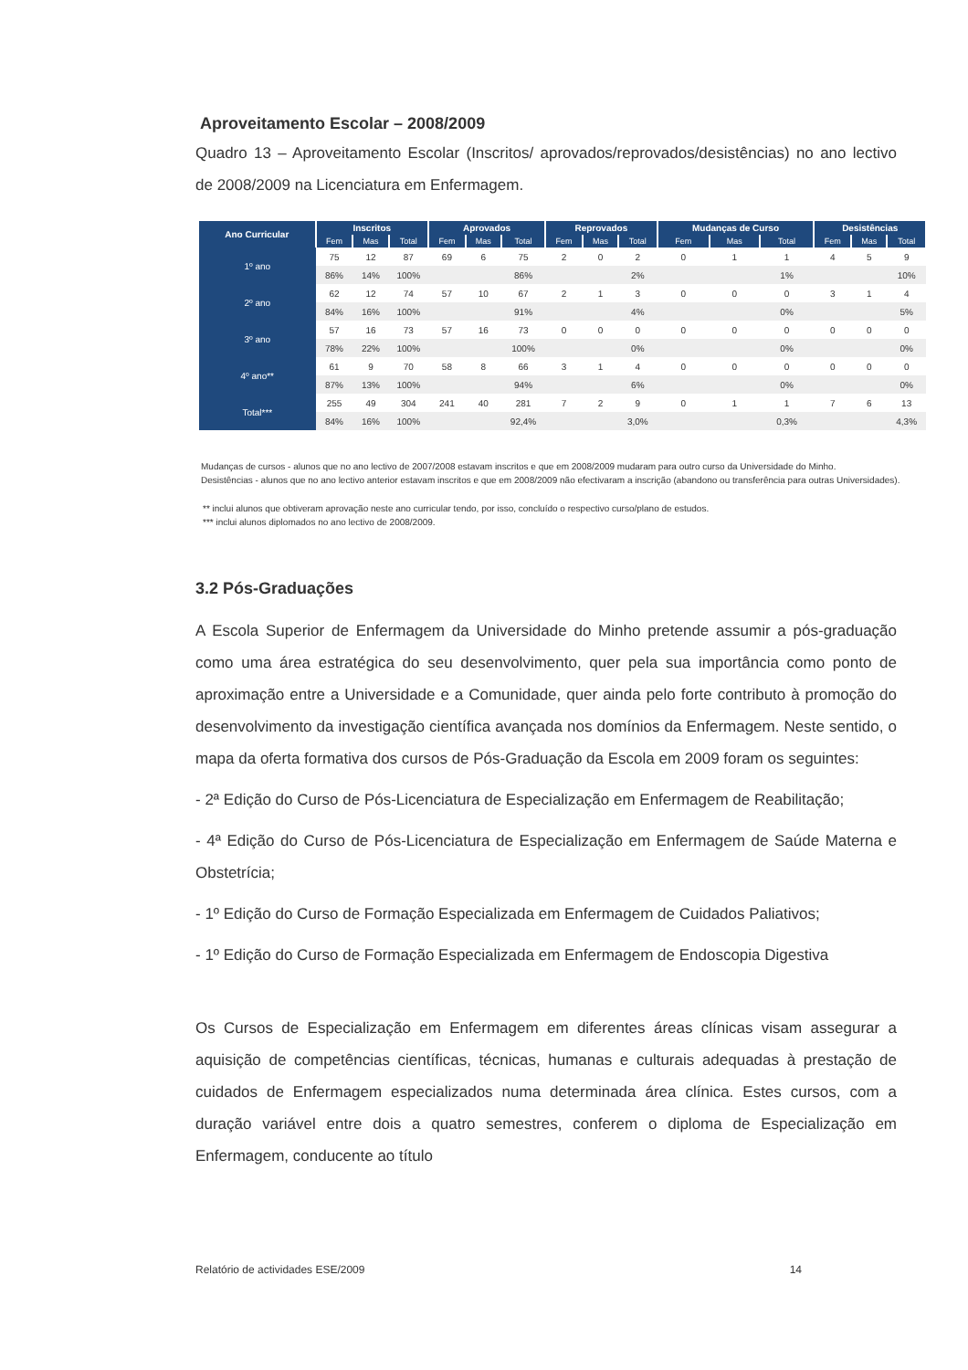Aproveitamento Escolar – 2008/2009
Quadro 13 – Aproveitamento Escolar (Inscritos/ aprovados/reprovados/desistências) no ano lectivo de 2008/2009 na Licenciatura em Enfermagem.
| Ano Curricular | Inscritos | | | Aprovados | | | Reprovados | | | Mudanças de Curso | | | Desistências | | |
| --- | --- | --- | --- | --- | --- | --- | --- | --- | --- | --- | --- | --- | --- | --- | --- |
| | Fem | Mas | Total | Fem | Mas | Total | Fem | Mas | Total | Fem | Mas | Total | Fem | Mas | Total |
| 1º ano | 75 | 12 | 87 | 69 | 6 | 75 | 2 | 0 | 2 | 0 | 1 | 1 | 4 | 5 | 9 |
| | 86% | 14% | 100% | | | 86% | | | 2% | | | 1% | | | 10% |
| 2º ano | 62 | 12 | 74 | 57 | 10 | 67 | 2 | 1 | 3 | 0 | 0 | 0 | 3 | 1 | 4 |
| | 84% | 16% | 100% | | | 91% | | | 4% | | | 0% | | | 5% |
| 3º ano | 57 | 16 | 73 | 57 | 16 | 73 | 0 | 0 | 0 | 0 | 0 | 0 | 0 | 0 | 0 |
| | 78% | 22% | 100% | | | 100% | | | 0% | | | 0% | | | 0% |
| 4º ano** | 61 | 9 | 70 | 58 | 8 | 66 | 3 | 1 | 4 | 0 | 0 | 0 | 0 | 0 | 0 |
| | 87% | 13% | 100% | | | 94% | | | 6% | | | 0% | | | 0% |
| Total*** | 255 | 49 | 304 | 241 | 40 | 281 | 7 | 2 | 9 | 0 | 1 | 1 | 7 | 6 | 13 |
| | 84% | 16% | 100% | | | 92,4% | | | 3,0% | | | 0,3% | | | 4,3% |
Mudanças de cursos - alunos que no ano lectivo de 2007/2008 estavam inscritos e que em 2008/2009 mudaram para outro curso da Universidade do Minho.
Desistências - alunos que no ano lectivo anterior estavam inscritos e que em 2008/2009 não efectivaram a inscrição (abandono ou transferência para outras Universidades).
** inclui alunos que obtiveram aprovação neste ano curricular tendo, por isso, concluído o respectivo curso/plano de estudos.
*** inclui alunos diplomados no ano lectivo de 2008/2009.
3.2 Pós-Graduações
A Escola Superior de Enfermagem da Universidade do Minho pretende assumir a pós-graduação como uma área estratégica do seu desenvolvimento, quer pela sua importância como ponto de aproximação entre a Universidade e a Comunidade, quer ainda pelo forte contributo à promoção do desenvolvimento da investigação científica avançada nos domínios da Enfermagem. Neste sentido, o mapa da oferta formativa dos cursos de Pós-Graduação da Escola em 2009 foram os seguintes:
- 2ª Edição do Curso de Pós-Licenciatura de Especialização em Enfermagem de Reabilitação;
- 4ª Edição do Curso de Pós-Licenciatura de Especialização em Enfermagem de Saúde Materna e Obstetrícia;
- 1º Edição do Curso de Formação Especializada em Enfermagem de Cuidados Paliativos;
- 1º Edição do Curso de Formação Especializada em Enfermagem de Endoscopia Digestiva
Os Cursos de Especialização em Enfermagem em diferentes áreas clínicas visam assegurar a aquisição de competências científicas, técnicas, humanas e culturais adequadas à prestação de cuidados de Enfermagem especializados numa determinada área clínica. Estes cursos, com a duração variável entre dois a quatro semestres, conferem o diploma de Especialização em Enfermagem, conducente ao título
Relatório de actividades ESE/2009 14